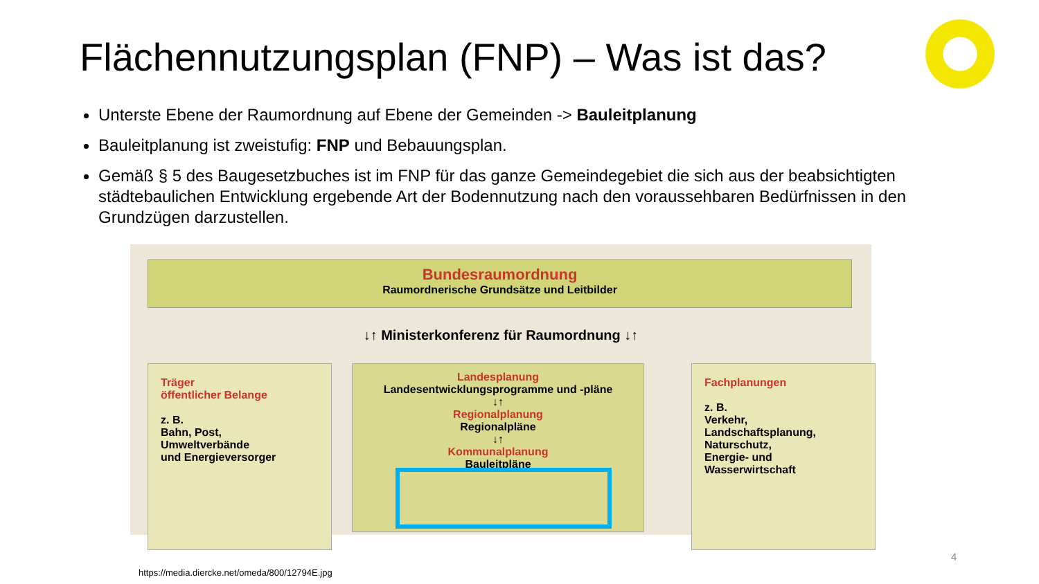Flächennutzungsplan (FNP) – Was ist das?
Unterste Ebene der Raumordnung auf Ebene der Gemeinden -> Bauleitplanung
Bauleitplanung ist zweistufig: FNP und Bebauungsplan.
Gemäß § 5 des Baugesetzbuches ist im FNP für das ganze Gemeindegebiet die sich aus der beabsichtigten städtebaulichen Entwicklung ergebende Art der Bodennutzung nach den voraussehbaren Bedürfnissen in den Grundzügen darzustellen.
Bundesraumordnung
Raumordnerische Grundsätze und Leitbilder
↓↑ Ministerkonferenz für Raumordnung ↓↑
Träger
öffentlicher Belange
z. B.
Bahn, Post,
Umweltverbände
und Energieversorger
Landesplanung
Landesentwicklungsprogramme und -pläne
↓↑
Regionalplanung
Regionalpläne
↓↑
Kommunalplanung
Bauleitpläne
Fachplanungen
z. B.
Verkehr,
Landschaftsplanung,
Naturschutz,
Energie- und
Wasserwirtschaft
https://media.diercke.net/omeda/800/12794E.jpg
4